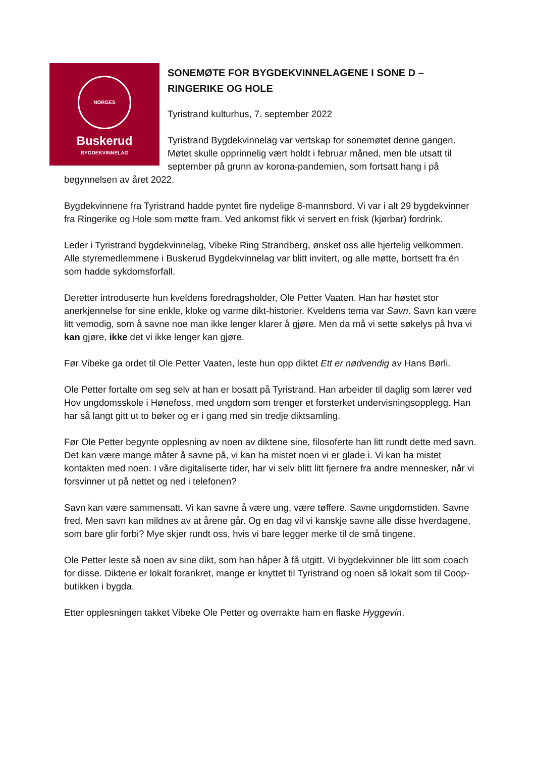NORGES BYGDEKVINNELAG
Buskerud
SONEMØTE FOR BYGDEKVINNELAGENE I SONE D – RINGERIKE OG HOLE
Tyristrand kulturhus, 7. september 2022
Tyristrand Bygdekvinnelag var vertskap for sonemøtet denne gangen. Møtet skulle opprinnelig vært holdt i februar måned, men ble utsatt til september på grunn av korona-pandemien, som fortsatt hang i på begynnelsen av året 2022.
Bygdekvinnene fra Tyristrand hadde pyntet fire nydelige 8-mannsbord. Vi var i alt 29 bygdekvinner fra Ringerike og Hole som møtte fram. Ved ankomst fikk vi servert en frisk (kjørbar) fordrink.
Leder i Tyristrand bygdekvinnelag, Vibeke Ring Strandberg, ønsket oss alle hjertelig velkommen. Alle styremedlemmene i Buskerud Bygdekvinnelag var blitt invitert, og alle møtte, bortsett fra én som hadde sykdomsforfall.
Deretter introduserte hun kveldens foredragsholder, Ole Petter Vaaten. Han har høstet stor anerkjennelse for sine enkle, kloke og varme dikt-historier. Kveldens tema var Savn. Savn kan være litt vemodig, som å savne noe man ikke lenger klarer å gjøre. Men da må vi sette søkelys på hva vi kan gjøre, ikke det vi ikke lenger kan gjøre.
Før Vibeke ga ordet til Ole Petter Vaaten, leste hun opp diktet Ett er nødvendig av Hans Børli.
Ole Petter fortalte om seg selv at han er bosatt på Tyristrand. Han arbeider til daglig som lærer ved Hov ungdomsskole i Hønefoss, med ungdom som trenger et forsterket undervisningsopplegg. Han har så langt gitt ut to bøker og er i gang med sin tredje diktsamling.
Før Ole Petter begynte opplesning av noen av diktene sine, filosoferte han litt rundt dette med savn. Det kan være mange måter å savne på, vi kan ha mistet noen vi er glade i. Vi kan ha mistet kontakten med noen. I våre digitaliserte tider, har vi selv blitt litt fjernere fra andre mennesker, når vi forsvinner ut på nettet og ned i telefonen?
Savn kan være sammensatt. Vi kan savne å være ung, være tøffere. Savne ungdomstiden. Savne fred. Men savn kan mildnes av at årene går. Og en dag vil vi kanskje savne alle disse hverdagene, som bare glir forbi? Mye skjer rundt oss, hvis vi bare legger merke til de små tingene.
Ole Petter leste så noen av sine dikt, som han håper å få utgitt. Vi bygdekvinner ble litt som coach for disse. Diktene er lokalt forankret, mange er knyttet til Tyristrand og noen så lokalt som til Coop-butikken i bygda.
Etter opplesningen takket Vibeke Ole Petter og overrakte ham en flaske Hyggevin.